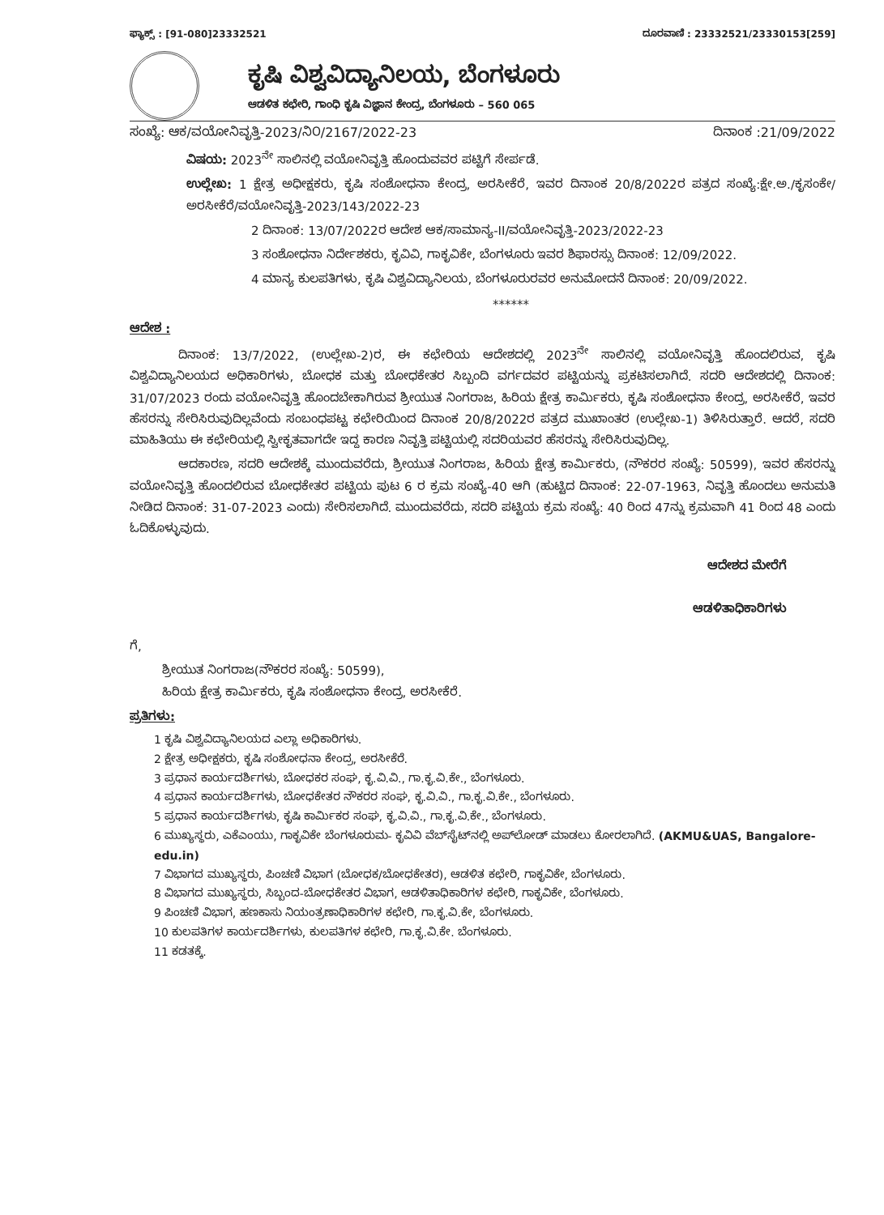ಫ್ಯಾಕ್ಸ್ : [91-080]23332521 ದೂರವಾಣಿ : 23332521/23330153[259]
ಕೃಷಿ ವಿಶ್ವವಿದ್ಯಾನಿಲಯ, ಬೆಂಗಳೂರು
ಆಡಳಿತ ಕಛೇರಿ, ಗಾಂಧಿ ಕೃಷಿ ವಿಜ್ಞಾನ ಕೇಂದ್ರ, ಬೆಂಗಳೂರು – 560 065
ಸಂಖ್ಯೆ: ಆಕ/ವಯೋನಿವೃತ್ತಿ-2023/ನಿ೦/2167/2022-23 ದಿನಾಂಕ :21/09/2022
ವಿಷಯ: 2023<sup>ನೇ</sup> ಸಾಲಿನಲ್ಲಿ ವಯೋನಿವೃತ್ತಿ ಹೊಂದುವವರ ಪಟ್ಟಿಗೆ ಸೇರ್ಪಡೆ.
ಉಲ್ಲೇಖ: 1 ಕ್ಷೇತ್ರ ಅಧೀಕ್ಷಕರು, ಕೃಷಿ ಸಂಶೋಧನಾ ಕೇಂದ್ರ, ಅರಸೀಕೆರೆ, ಇವರ ದಿನಾಂಕ 20/8/2022ರ ಪತ್ರದ ಸಂಖ್ಯೆ:ಕ್ಷೇ.ಅ./ಕೃಸಂಕೇ/ಅರಸೀಕೆರೆ/ವಯೋನಿವೃತ್ತಿ-2023/143/2022-23
2 ದಿನಾಂಕ: 13/07/2022ರ ಆದೇಶ ಆಕ/ಸಾಮಾನ್ಯ-II/ವಯೋನಿವೃತ್ತಿ-2023/2022-23
3 ಸಂಶೋಧನಾ ನಿರ್ದೇಶಕರು, ಕೃವಿವಿ, ಗಾಕೃವಿಕೇ, ಬೆಂಗಳೂರು ಇವರ ಶಿಫಾರಸ್ಸು ದಿನಾಂಕ: 12/09/2022.
4 ಮಾನ್ಯ ಕುಲಪತಿಗಳು, ಕೃಷಿ ವಿಶ್ವವಿದ್ಯಾನಿಲಯ, ಬೆಂಗಳೂರುರವರ ಅನುಮೋದನೆ ದಿನಾಂಕ: 20/09/2022.
******
ಆದೇಶ :
ದಿನಾಂಕ: 13/7/2022, (ಉಲ್ಲೇಖ-2)ರ, ಈ ಕಛೇರಿಯ ಆದೇಶದಲ್ಲಿ 2023<sup>ನೇ</sup> ಸಾಲಿನಲ್ಲಿ ವಯೋನಿವೃತ್ತಿ ಹೊಂದಲಿರುವ, ಕೃಷಿ ವಿಶ್ವವಿದ್ಯಾನಿಲಯದ ಅಧಿಕಾರಿಗಳು, ಬೋಧಕ ಮತ್ತು ಬೋಧಕೇತರ ಸಿಬ್ಬಂದಿ ವರ್ಗದವರ ಪಟ್ಟಿಯನ್ನು ಪ್ರಕಟಿಸಲಾಗಿದೆ. ಸದರಿ ಆದೇಶದಲ್ಲಿ ದಿನಾಂಕ: 31/07/2023 ರಂದು ವಯೋನಿವೃತ್ತಿ ಹೊಂದಬೇಕಾಗಿರುವ ಶ್ರೀಯುತ ನಿಂಗರಾಜ, ಹಿರಿಯ ಕ್ಷೇತ್ರ ಕಾರ್ಮಿಕರು, ಕೃಷಿ ಸಂಶೋಧನಾ ಕೇಂದ್ರ, ಅರಸೀಕೆರೆ, ಇವರ ಹೆಸರನ್ನು ಸೇರಿಸಿರುವುದಿಲ್ಲವೆಂದು ಸಂಬಂಧಪಟ್ಟ ಕಛೇರಿಯಿಂದ ದಿನಾಂಕ 20/8/2022ರ ಪತ್ರದ ಮುಖಾಂತರ (ಉಲ್ಲೇಖ-1) ತಿಳಿಸಿರುತ್ತಾರೆ. ಆದರೆ, ಸದರಿ ಮಾಹಿತಿಯು ಈ ಕಛೇರಿಯಲ್ಲಿ ಸ್ವೀಕೃತವಾಗದೇ ಇದ್ದ ಕಾರಣ ನಿವೃತ್ತಿ ಪಟ್ಟಿಯಲ್ಲಿ ಸದರಿಯವರ ಹೆಸರನ್ನು ಸೇರಿಸಿರುವುದಿಲ್ಲ.
ಆದಕಾರಣ, ಸದರಿ ಆದೇಶಕ್ಕೆ ಮುಂದುವರೆದು, ಶ್ರೀಯುತ ನಿಂಗರಾಜ, ಹಿರಿಯ ಕ್ಷೇತ್ರ ಕಾರ್ಮಿಕರು, (ನೌಕರರ ಸಂಖ್ಯೆ: 50599), ಇವರ ಹೆಸರನ್ನು ವಯೋನಿವೃತ್ತಿ ಹೊಂದಲಿರುವ ಬೋಧಕೇತರ ಪಟ್ಟಿಯ ಪುಟ 6 ರ ಕ್ರಮ ಸಂಖ್ಯೆ-40 ಆಗಿ (ಹುಟ್ಟಿದ ದಿನಾಂಕ: 22-07-1963, ನಿವೃತ್ತಿ ಹೊಂದಲು ಅನುಮತಿ ನೀಡಿದ ದಿನಾಂಕ: 31-07-2023 ಎಂದು) ಸೇರಿಸಲಾಗಿದೆ. ಮುಂದುವರೆದು, ಸದರಿ ಪಟ್ಟಿಯ ಕ್ರಮ ಸಂಖ್ಯೆ: 40 ರಿಂದ 47ನ್ನು ಕ್ರಮವಾಗಿ 41 ರಿಂದ 48 ಎಂದು ಓದಿಕೊಳ್ಳುವುದು.
ಆದೇಶದ ಮೇರೆಗೆ
ಆಡಳಿತಾಧಿಕಾರಿಗಳು
ಗೆ,
ಶ್ರೀಯುತ ನಿಂಗರಾಜ(ನೌಕರರ ಸಂಖ್ಯೆ: 50599),
ಹಿರಿಯ ಕ್ಷೇತ್ರ ಕಾರ್ಮಿಕರು, ಕೃಷಿ ಸಂಶೋಧನಾ ಕೇಂದ್ರ, ಅರಸೀಕೆರೆ.
ಪ್ರತಿಗಳು:
1 ಕೃಷಿ ವಿಶ್ವವಿದ್ಯಾನಿಲಯದ ಎಲ್ಲಾ ಅಧಿಕಾರಿಗಳು.
2 ಕ್ಷೇತ್ರ ಅಧೀಕ್ಷಕರು, ಕೃಷಿ ಸಂಶೋಧನಾ ಕೇಂದ್ರ, ಅರಸೀಕೆರೆ.
3 ಪ್ರಧಾನ ಕಾರ್ಯದರ್ಶಿಗಳು, ಬೋಧಕರ ಸಂಘ, ಕೃ.ವಿ.ವಿ., ಗಾ.ಕೃ.ವಿ.ಕೇ., ಬೆಂಗಳೂರು.
4 ಪ್ರಧಾನ ಕಾರ್ಯದರ್ಶಿಗಳು, ಬೋಧಕೇತರ ನೌಕರರ ಸಂಘ, ಕೃ.ವಿ.ವಿ., ಗಾ.ಕೃ.ವಿ.ಕೇ., ಬೆಂಗಳೂರು.
5 ಪ್ರಧಾನ ಕಾರ್ಯದರ್ಶಿಗಳು, ಕೃಷಿ ಕಾರ್ಮಿಕರ ಸಂಘ, ಕೃ.ವಿ.ವಿ., ಗಾ.ಕೃ.ವಿ.ಕೇ., ಬೆಂಗಳೂರು.
6 ಮುಖ್ಯಸ್ಥರು, ಎಕೆಎಂಯು, ಗಾಕೃವಿಕೇ ಬೆಂಗಳೂರುಮ- ಕೃವಿವಿ ವೆಬ್‌ಸೈಟ್‌ನಲ್ಲಿ ಅಪ್‌ಲೋಡ್ ಮಾಡಲು ಕೋರಲಾಗಿದೆ. (AKMU&UAS, Bangalore-edu.in)
7 ವಿಭಾಗದ ಮುಖ್ಯಸ್ಥರು, ಪಿಂಚಣಿ ವಿಭಾಗ (ಬೋಧಕ/ಬೋಧಕೇತರ), ಆಡಳಿತ ಕಛೇರಿ, ಗಾಕೃವಿಕೇ, ಬೆಂಗಳೂರು.
8 ವಿಭಾಗದ ಮುಖ್ಯಸ್ಥರು, ಸಿಬ್ಬಂದ-ಬೋಧಕೇತರ ವಿಭಾಗ, ಆಡಳಿತಾಧಿಕಾರಿಗಳ ಕಛೇರಿ, ಗಾಕೃವಿಕೇ, ಬೆಂಗಳೂರು.
9 ಪಿಂಚಣಿ ವಿಭಾಗ, ಹಣಕಾಸು ನಿಯಂತ್ರಣಾಧಿಕಾರಿಗಳ ಕಛೇರಿ, ಗಾ.ಕೃ.ವಿ.ಕೇ, ಬೆಂಗಳೂರು.
10 ಕುಲಪತಿಗಳ ಕಾರ್ಯದರ್ಶಿಗಳು, ಕುಲಪತಿಗಳ ಕಛೇರಿ, ಗಾ.ಕೃ.ವಿ.ಕೇ. ಬೆಂಗಳೂರು.
11 ಕಡತಕ್ಕೆ.